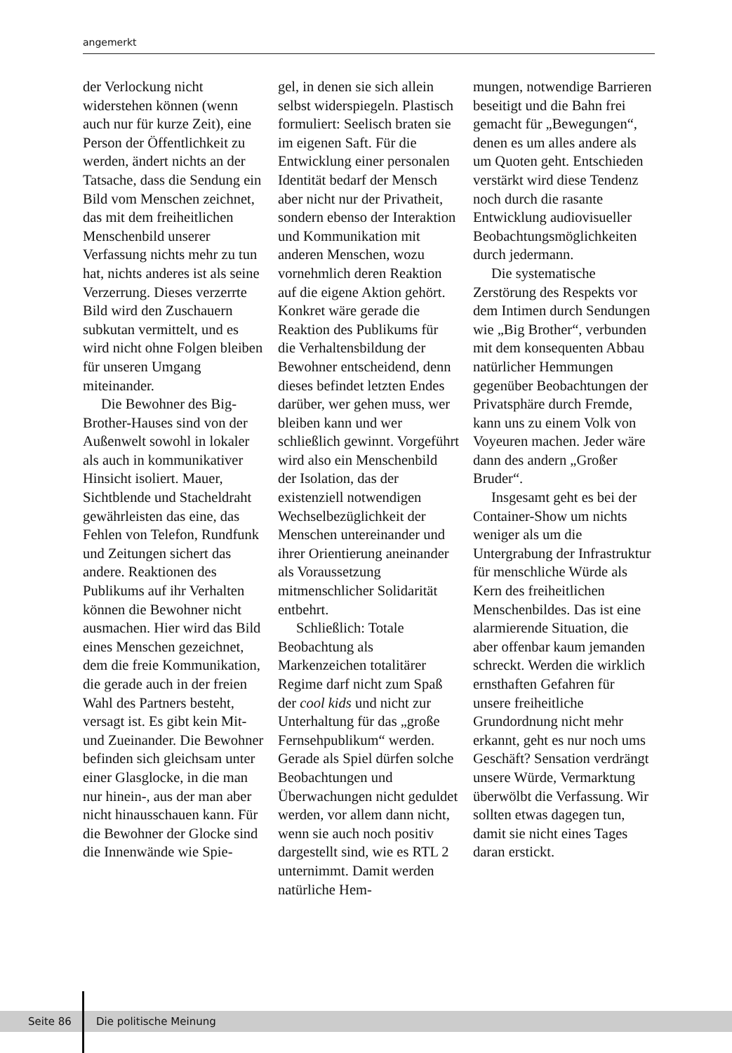angemerkt
der Verlockung nicht widerstehen können (wenn auch nur für kurze Zeit), eine Person der Öffentlichkeit zu werden, ändert nichts an der Tatsache, dass die Sendung ein Bild vom Menschen zeichnet, das mit dem freiheitlichen Menschenbild unserer Verfassung nichts mehr zu tun hat, nichts anderes ist als seine Verzerrung. Dieses verzerrte Bild wird den Zuschauern subkutan vermittelt, und es wird nicht ohne Folgen bleiben für unseren Umgang miteinander.
Die Bewohner des Big-Brother-Hauses sind von der Außenwelt sowohl in lokaler als auch in kommunikativer Hinsicht isoliert. Mauer, Sichtblende und Stacheldraht gewährleisten das eine, das Fehlen von Telefon, Rundfunk und Zeitungen sichert das andere. Reaktionen des Publikums auf ihr Verhalten können die Bewohner nicht ausmachen. Hier wird das Bild eines Menschen gezeichnet, dem die freie Kommunikation, die gerade auch in der freien Wahl des Partners besteht, versagt ist. Es gibt kein Mit- und Zueinander. Die Bewohner befinden sich gleichsam unter einer Glasglocke, in die man nur hinein-, aus der man aber nicht hinausschauen kann. Für die Bewohner der Glocke sind die Innenwände wie Spie-
gel, in denen sie sich allein selbst widerspiegeln. Plastisch formuliert: Seelisch braten sie im eigenen Saft. Für die Entwicklung einer personalen Identität bedarf der Mensch aber nicht nur der Privatheit, sondern ebenso der Interaktion und Kommunikation mit anderen Menschen, wozu vornehmlich deren Reaktion auf die eigene Aktion gehört. Konkret wäre gerade die Reaktion des Publikums für die Verhaltensbildung der Bewohner entscheidend, denn dieses befindet letzten Endes darüber, wer gehen muss, wer bleiben kann und wer schließlich gewinnt. Vorgeführt wird also ein Menschenbild der Isolation, das der existenziell notwendigen Wechselbezüglichkeit der Menschen untereinander und ihrer Orientierung aneinander als Voraussetzung mitmenschlicher Solidarität entbehrt.
Schließlich: Totale Beobachtung als Markenzeichen totalitärer Regime darf nicht zum Spaß der cool kids und nicht zur Unterhaltung für das „große Fernsehpublikum“ werden. Gerade als Spiel dürfen solche Beobachtungen und Überwachungen nicht geduldet werden, vor allem dann nicht, wenn sie auch noch positiv dargestellt sind, wie es RTL 2 unternimmt. Damit werden natürliche Hem-
mungen, notwendige Barrieren beseitigt und die Bahn frei gemacht für „Bewegungen“, denen es um alles andere als um Quoten geht. Entschieden verstärkt wird diese Tendenz noch durch die rasante Entwicklung audiovisueller Beobachtungsmöglichkeiten durch jedermann.
Die systematische Zerstörung des Respekts vor dem Intimen durch Sendungen wie „Big Brother“, verbunden mit dem konsequenten Abbau natürlicher Hemmungen gegenüber Beobachtungen der Privatsphäre durch Fremde, kann uns zu einem Volk von Voyeuren machen. Jeder wäre dann des andern „Großer Bruder“.
Insgesamt geht es bei der Container-Show um nichts weniger als um die Untergrabung der Infrastruktur für menschliche Würde als Kern des freiheitlichen Menschenbildes. Das ist eine alarmierende Situation, die aber offenbar kaum jemanden schreckt. Werden die wirklich ernsthaften Gefahren für unsere freiheitliche Grundordnung nicht mehr erkannt, geht es nur noch ums Geschäft? Sensation verdrängt unsere Würde, Vermarktung überwölbt die Verfassung. Wir sollten etwas dagegen tun, damit sie nicht eines Tages daran erstickt.
Seite 86 Die politische Meinung